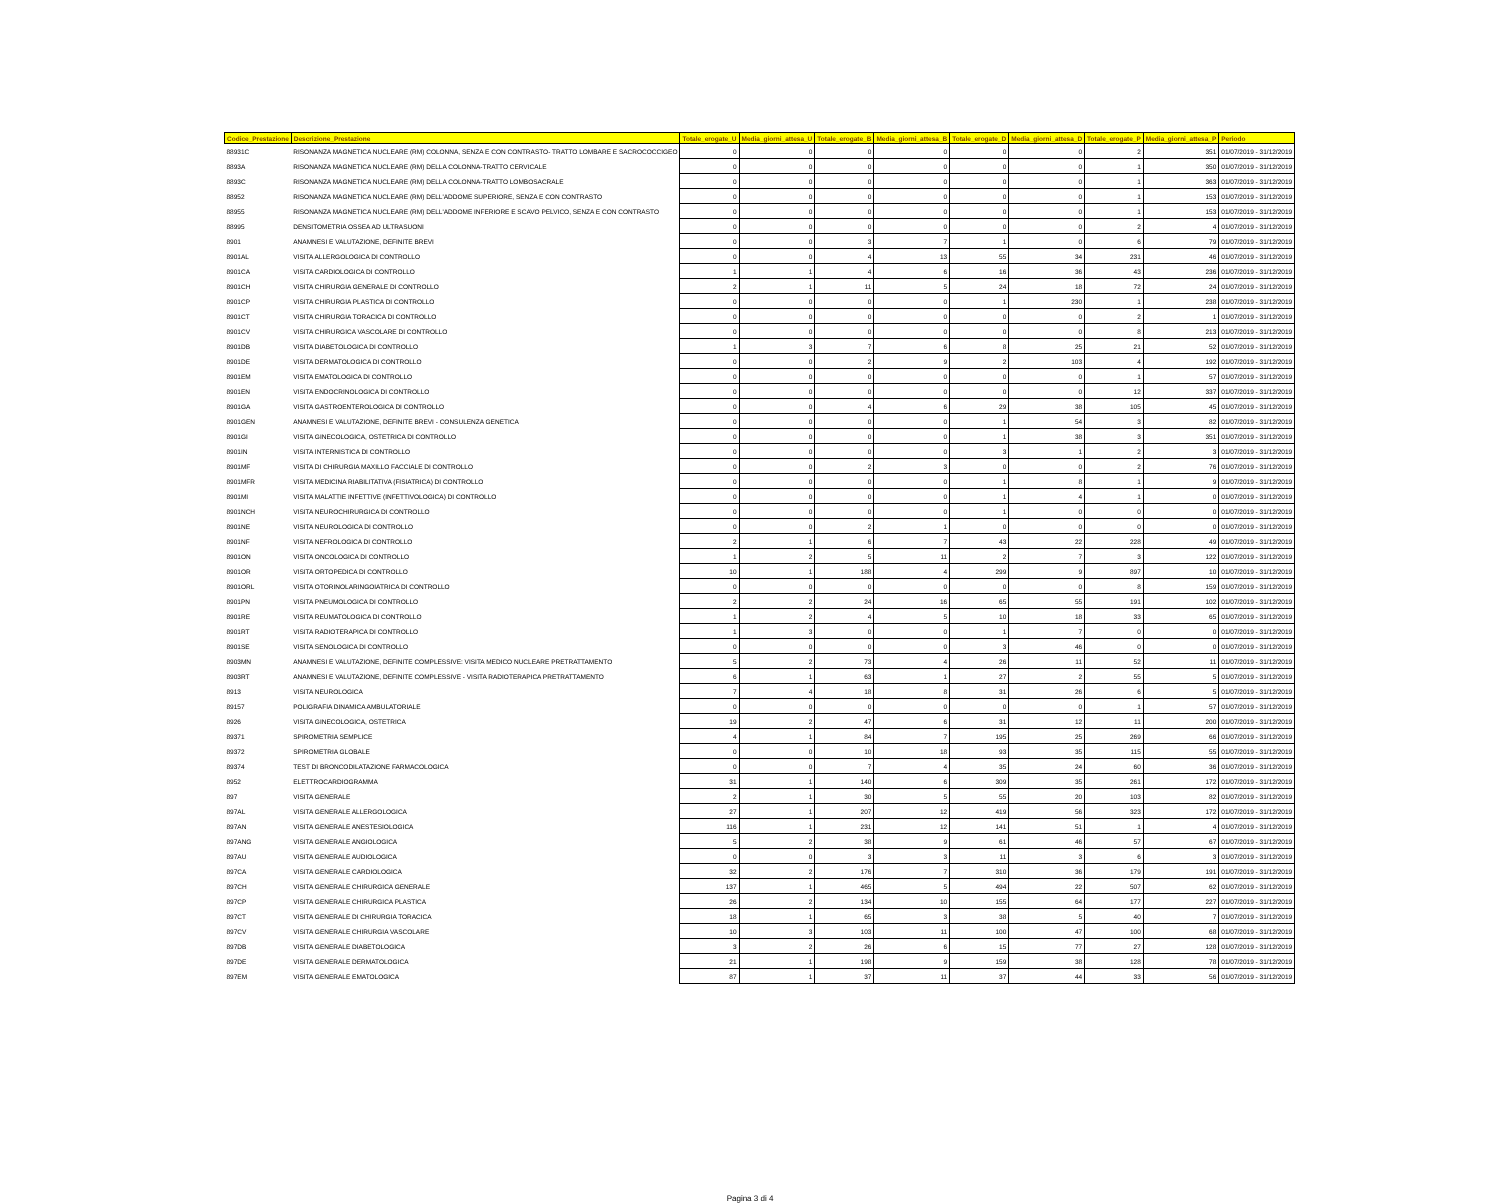| Codice_Prestazione | Descrizione_Prestazione | Totale_erogate_U | Media_giorni_attesa_U | Totale_erogate_B | Media_giorni_attesa_B | Totale_erogate_D | Media_giorni_attesa_D | Totale_erogate_P | Media_giorni_attesa_P | Periodo |
| --- | --- | --- | --- | --- | --- | --- | --- | --- | --- | --- |
| 88931C | RISONANZA MAGNETICA NUCLEARE (RM) COLONNA, SENZA E CON CONTRASTO- TRATTO LOMBARE E SACROCOCCIGEO | 0 | 0 | 0 | 0 | 0 | 0 | 2 | 351 | 01/07/2019 - 31/12/2019 |
| 8893A | RISONANZA MAGNETICA NUCLEARE (RM) DELLA COLONNA-TRATTO CERVICALE | 0 | 0 | 0 | 0 | 0 | 0 | 1 | 350 | 01/07/2019 - 31/12/2019 |
| 8893C | RISONANZA MAGNETICA NUCLEARE (RM) DELLA COLONNA-TRATTO LOMBOSACRALE | 0 | 0 | 0 | 0 | 0 | 0 | 1 | 363 | 01/07/2019 - 31/12/2019 |
| 88952 | RISONANZA MAGNETICA NUCLEARE (RM) DELL'ADDOME SUPERIORE, SENZA E CON CONTRASTO | 0 | 0 | 0 | 0 | 0 | 0 | 1 | 153 | 01/07/2019 - 31/12/2019 |
| 88955 | RISONANZA MAGNETICA NUCLEARE (RM) DELL'ADDOME INFERIORE E SCAVO PELVICO, SENZA E CON CONTRASTO | 0 | 0 | 0 | 0 | 0 | 0 | 1 | 153 | 01/07/2019 - 31/12/2019 |
| 88995 | DENSITOMETRIA OSSEA AD ULTRASUONI | 0 | 0 | 0 | 0 | 0 | 0 | 2 | 4 | 01/07/2019 - 31/12/2019 |
| 8901 | ANAMNESI E VALUTAZIONE, DEFINITE BREVI | 0 | 0 | 3 | 7 | 1 | 0 | 6 | 79 | 01/07/2019 - 31/12/2019 |
| 8901AL | VISITA ALLERGOLOGICA DI CONTROLLO | 0 | 0 | 4 | 13 | 55 | 34 | 231 | 46 | 01/07/2019 - 31/12/2019 |
| 8901CA | VISITA CARDIOLOGICA DI CONTROLLO | 1 | 1 | 4 | 6 | 16 | 36 | 43 | 236 | 01/07/2019 - 31/12/2019 |
| 8901CH | VISITA CHIRURGIA GENERALE DI CONTROLLO | 2 | 1 | 11 | 5 | 24 | 18 | 72 | 24 | 01/07/2019 - 31/12/2019 |
| 8901CP | VISITA CHIRURGIA PLASTICA DI CONTROLLO | 0 | 0 | 0 | 0 | 1 | 230 | 1 | 238 | 01/07/2019 - 31/12/2019 |
| 8901CT | VISITA CHIRURGIA TORACICA DI CONTROLLO | 0 | 0 | 0 | 0 | 0 | 0 | 2 | 1 | 01/07/2019 - 31/12/2019 |
| 8901CV | VISITA CHIRURGICA VASCOLARE DI CONTROLLO | 0 | 0 | 0 | 0 | 0 | 0 | 8 | 213 | 01/07/2019 - 31/12/2019 |
| 8901DB | VISITA DIABETOLOGICA DI CONTROLLO | 1 | 3 | 7 | 6 | 8 | 25 | 21 | 52 | 01/07/2019 - 31/12/2019 |
| 8901DE | VISITA DERMATOLOGICA DI CONTROLLO | 0 | 0 | 2 | 9 | 2 | 103 | 4 | 192 | 01/07/2019 - 31/12/2019 |
| 8901EM | VISITA EMATOLOGICA DI CONTROLLO | 0 | 0 | 0 | 0 | 0 | 0 | 1 | 57 | 01/07/2019 - 31/12/2019 |
| 8901EN | VISITA ENDOCRINOLOGICA DI CONTROLLO | 0 | 0 | 0 | 0 | 0 | 0 | 12 | 337 | 01/07/2019 - 31/12/2019 |
| 8901GA | VISITA GASTROENTEROLOGICA DI CONTROLLO | 0 | 0 | 4 | 6 | 29 | 38 | 105 | 45 | 01/07/2019 - 31/12/2019 |
| 8901GEN | ANAMNESI E VALUTAZIONE, DEFINITE BREVI - CONSULENZA GENETICA | 0 | 0 | 0 | 0 | 1 | 54 | 3 | 82 | 01/07/2019 - 31/12/2019 |
| 8901GI | VISITA GINECOLOGICA, OSTETRICA DI CONTROLLO | 0 | 0 | 0 | 0 | 1 | 38 | 3 | 351 | 01/07/2019 - 31/12/2019 |
| 8901IN | VISITA INTERNISTICA DI CONTROLLO | 0 | 0 | 0 | 0 | 3 | 1 | 2 | 3 | 01/07/2019 - 31/12/2019 |
| 8901MF | VISITA DI CHIRURGIA MAXILLO FACCIALE DI CONTROLLO | 0 | 0 | 2 | 3 | 0 | 0 | 2 | 76 | 01/07/2019 - 31/12/2019 |
| 8901MFR | VISITA MEDICINA RIABILITATIVA (FISIATRICA) DI CONTROLLO | 0 | 0 | 0 | 0 | 1 | 8 | 1 | 9 | 01/07/2019 - 31/12/2019 |
| 8901MI | VISITA MALATTIE INFETTIVE (INFETTIVOLOGICA) DI CONTROLLO | 0 | 0 | 0 | 0 | 1 | 4 | 1 | 0 | 01/07/2019 - 31/12/2019 |
| 8901NCH | VISITA NEUROCHIRURGICA DI CONTROLLO | 0 | 0 | 0 | 0 | 1 | 0 | 0 | 0 | 01/07/2019 - 31/12/2019 |
| 8901NE | VISITA NEUROLOGICA DI CONTROLLO | 0 | 0 | 2 | 1 | 0 | 0 | 0 | 0 | 01/07/2019 - 31/12/2019 |
| 8901NF | VISITA NEFROLOGICA DI CONTROLLO | 2 | 1 | 6 | 7 | 43 | 22 | 228 | 49 | 01/07/2019 - 31/12/2019 |
| 8901ON | VISITA ONCOLOGICA DI CONTROLLO | 1 | 2 | 5 | 11 | 2 | 7 | 3 | 122 | 01/07/2019 - 31/12/2019 |
| 8901OR | VISITA ORTOPEDICA DI CONTROLLO | 10 | 1 | 188 | 4 | 299 | 9 | 897 | 10 | 01/07/2019 - 31/12/2019 |
| 8901ORL | VISITA OTORINOLARINGOIATRICA DI CONTROLLO | 0 | 0 | 0 | 0 | 0 | 0 | 8 | 159 | 01/07/2019 - 31/12/2019 |
| 8901PN | VISITA PNEUMOLOGICA DI CONTROLLO | 2 | 2 | 24 | 16 | 65 | 55 | 191 | 102 | 01/07/2019 - 31/12/2019 |
| 8901RE | VISITA REUMATOLOGICA DI CONTROLLO | 1 | 2 | 4 | 5 | 10 | 18 | 33 | 65 | 01/07/2019 - 31/12/2019 |
| 8901RT | VISITA RADIOTERAPICA DI CONTROLLO | 1 | 3 | 0 | 0 | 1 | 7 | 0 | 0 | 01/07/2019 - 31/12/2019 |
| 8901SE | VISITA SENOLOGICA DI CONTROLLO | 0 | 0 | 0 | 0 | 3 | 46 | 0 | 0 | 01/07/2019 - 31/12/2019 |
| 8903MN | ANAMNESI E VALUTAZIONE, DEFINITE COMPLESSIVE: VISITA MEDICO NUCLEARE PRETRATTAMENTO | 5 | 2 | 73 | 4 | 26 | 11 | 52 | 11 | 01/07/2019 - 31/12/2019 |
| 8903RT | ANAMNESI E VALUTAZIONE, DEFINITE COMPLESSIVE - VISITA RADIOTERAPICA PRETRATTAMENTO | 6 | 1 | 63 | 1 | 27 | 2 | 55 | 5 | 01/07/2019 - 31/12/2019 |
| 8913 | VISITA NEUROLOGICA | 7 | 4 | 18 | 8 | 31 | 26 | 6 | 5 | 01/07/2019 - 31/12/2019 |
| 89157 | POLIGRAFIA DINAMICA AMBULATORIALE | 0 | 0 | 0 | 0 | 0 | 0 | 1 | 57 | 01/07/2019 - 31/12/2019 |
| 8926 | VISITA GINECOLOGICA, OSTETRICA | 19 | 2 | 47 | 6 | 31 | 12 | 11 | 200 | 01/07/2019 - 31/12/2019 |
| 89371 | SPIROMETRIA SEMPLICE | 4 | 1 | 84 | 7 | 195 | 25 | 269 | 66 | 01/07/2019 - 31/12/2019 |
| 89372 | SPIROMETRIA GLOBALE | 0 | 0 | 10 | 18 | 93 | 35 | 115 | 55 | 01/07/2019 - 31/12/2019 |
| 89374 | TEST DI BRONCODILATAZIONE FARMACOLOGICA | 0 | 0 | 7 | 4 | 35 | 24 | 60 | 36 | 01/07/2019 - 31/12/2019 |
| 8952 | ELETTROCARDIOGRAMMA | 31 | 1 | 140 | 6 | 309 | 35 | 261 | 172 | 01/07/2019 - 31/12/2019 |
| 897 | VISITA GENERALE | 2 | 1 | 30 | 5 | 55 | 20 | 103 | 82 | 01/07/2019 - 31/12/2019 |
| 897AL | VISITA GENERALE ALLERGOLOGICA | 27 | 1 | 207 | 12 | 419 | 56 | 323 | 172 | 01/07/2019 - 31/12/2019 |
| 897AN | VISITA GENERALE ANESTESIOLOGICA | 116 | 1 | 231 | 12 | 141 | 51 | 1 | 4 | 01/07/2019 - 31/12/2019 |
| 897ANG | VISITA GENERALE ANGIOLOGICA | 5 | 2 | 38 | 9 | 61 | 46 | 57 | 67 | 01/07/2019 - 31/12/2019 |
| 897AU | VISITA GENERALE AUDIOLOGICA | 0 | 0 | 3 | 3 | 11 | 3 | 6 | 3 | 01/07/2019 - 31/12/2019 |
| 897CA | VISITA GENERALE CARDIOLOGICA | 32 | 2 | 176 | 7 | 310 | 36 | 179 | 191 | 01/07/2019 - 31/12/2019 |
| 897CH | VISITA GENERALE CHIRURGICA GENERALE | 137 | 1 | 465 | 5 | 494 | 22 | 507 | 62 | 01/07/2019 - 31/12/2019 |
| 897CP | VISITA GENERALE CHIRURGICA PLASTICA | 26 | 2 | 134 | 10 | 155 | 64 | 177 | 227 | 01/07/2019 - 31/12/2019 |
| 897CT | VISITA GENERALE DI CHIRURGIA TORACICA | 18 | 1 | 65 | 3 | 38 | 5 | 40 | 7 | 01/07/2019 - 31/12/2019 |
| 897CV | VISITA GENERALE CHIRURGIA VASCOLARE | 10 | 3 | 103 | 11 | 100 | 47 | 100 | 68 | 01/07/2019 - 31/12/2019 |
| 897DB | VISITA GENERALE DIABETOLOGICA | 3 | 2 | 26 | 6 | 15 | 77 | 27 | 128 | 01/07/2019 - 31/12/2019 |
| 897DE | VISITA GENERALE DERMATOLOGICA | 21 | 1 | 198 | 9 | 159 | 38 | 128 | 78 | 01/07/2019 - 31/12/2019 |
| 897EM | VISITA GENERALE EMATOLOGICA | 87 | 1 | 37 | 11 | 37 | 44 | 33 | 56 | 01/07/2019 - 31/12/2019 |
Pagina 3 di 4